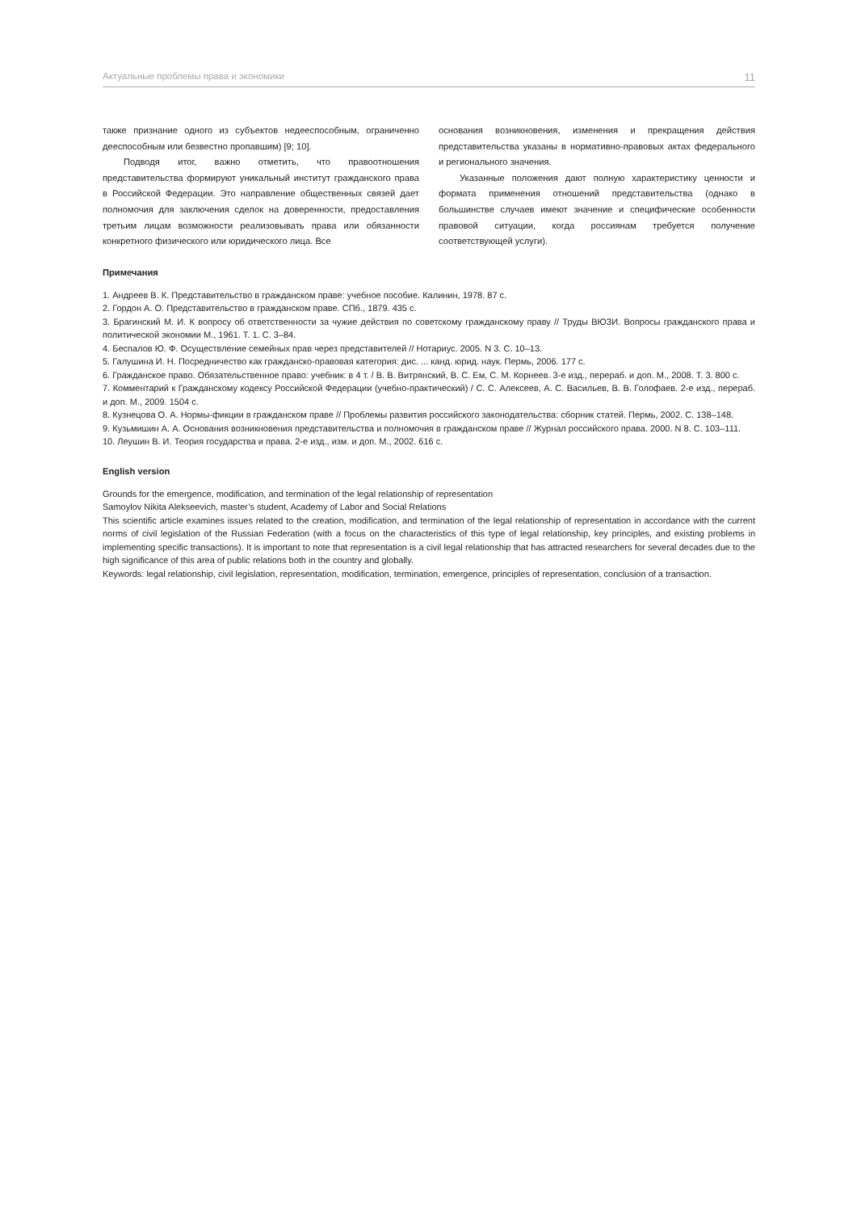Актуальные проблемы права и экономики 11
также признание одного из субъектов недееспособным, ограниченно дееспособным или безвестно пропавшим) [9; 10].
Подводя итог, важно отметить, что правоотношения представительства формируют уникальный институт гражданского права в Российской Федерации. Это направление общественных связей дает полномочия для заключения сделок на доверенности, предоставления третьим лицам возможности реализовывать права или обязанности конкретного физического или юридического лица. Все
основания возникновения, изменения и прекращения действия представительства указаны в нормативно-правовых актах федерального и регионального значения.
Указанные положения дают полную характеристику ценности и формата применения отношений представительства (однако в большинстве случаев имеют значение и специфические особенности правовой ситуации, когда россиянам требуется получение соответствующей услуги).
Примечания
1. Андреев В. К. Представительство в гражданском праве: учебное пособие. Калинин, 1978. 87 с.
2. Гордон А. О. Представительство в гражданском праве. СПб., 1879. 435 с.
3. Брагинский М. И. К вопросу об ответственности за чужие действия по советскому гражданскому праву // Труды ВЮЗИ. Вопросы гражданского права и политической экономии М., 1961. Т. 1. С. 3–84.
4. Беспалов Ю. Ф. Осуществление семейных прав через представителей // Нотариус. 2005. N 3. С. 10–13.
5. Галушина И. Н. Посредничество как гражданско-правовая категория: дис. ... канд. юрид. наук. Пермь, 2006. 177 с.
6. Гражданское право. Обязательственное право: учебник: в 4 т. / В. В. Витрянский, В. С. Ем, С. М. Корнеев. 3-е изд., перераб. и доп. М., 2008. Т. 3. 800 с.
7. Комментарий к Гражданскому кодексу Российской Федерации (учебно-практический) / С. С. Алексеев, А. С. Васильев, В. В. Голофаев. 2-е изд., перераб. и доп. М., 2009. 1504 с.
8. Кузнецова О. А. Нормы-фикции в гражданском праве // Проблемы развития российского законодательства: сборник статей. Пермь, 2002. С. 138–148.
9. Кузьмишин А. А. Основания возникновения представительства и полномочия в гражданском праве // Журнал российского права. 2000. N 8. С. 103–111.
10. Леушин В. И. Теория государства и права. 2-е изд., изм. и доп. М., 2002. 616 с.
English version
Grounds for the emergence, modification, and termination of the legal relationship of representation
Samoylov Nikita Alekseevich, master’s student, Academy of Labor and Social Relations
This scientific article examines issues related to the creation, modification, and termination of the legal relationship of representation in accordance with the current norms of civil legislation of the Russian Federation (with a focus on the characteristics of this type of legal relationship, key principles, and existing problems in implementing specific transactions). It is important to note that representation is a civil legal relationship that has attracted researchers for several decades due to the high significance of this area of public relations both in the country and globally.
Keywords: legal relationship, civil legislation, representation, modification, termination, emergence, principles of representation, conclusion of a transaction.